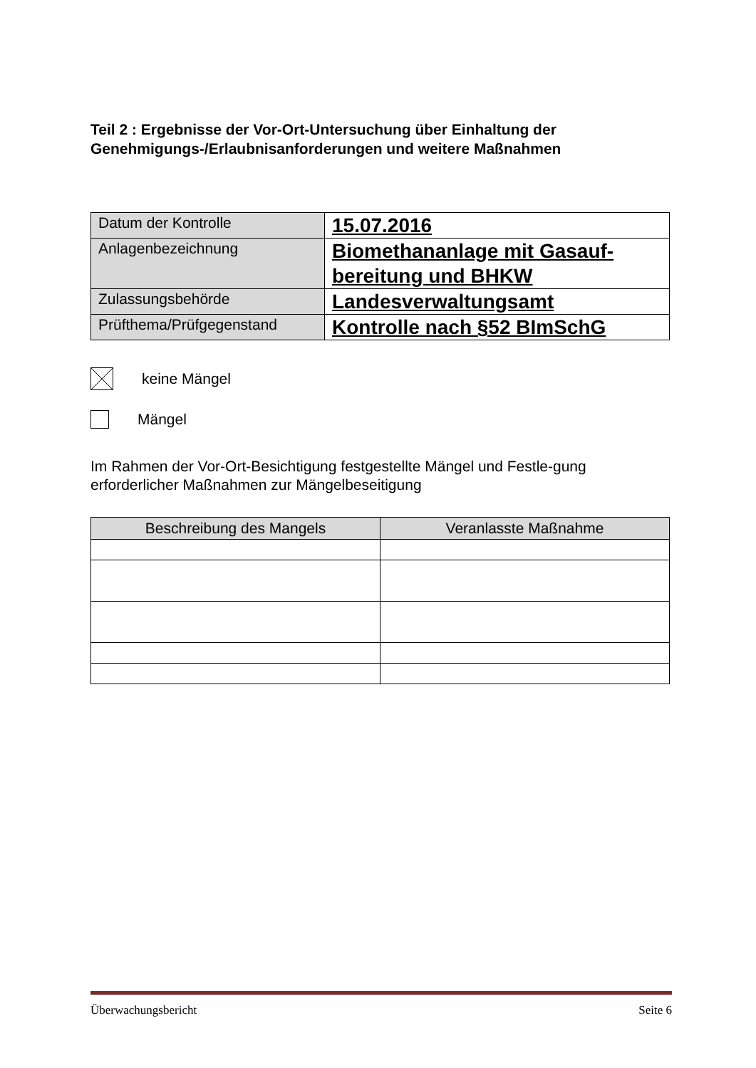Teil 2 : Ergebnisse der Vor-Ort-Untersuchung über Einhaltung der Genehmigungs-/Erlaubnisanforderungen und weitere Maßnahmen
| Datum der Kontrolle | 15.07.2016 |
| Anlagenbezeichnung | Biomethananlage mit Gasauf-bereitung und BHKW |
| Zulassungsbehörde | Landesverwaltungsamt |
| Prüfthema/Prüfgegenstand | Kontrolle nach §52 BImSchG |
keine Mängel
Mängel
Im Rahmen der Vor-Ort-Besichtigung festgestellte Mängel und Festle-gung erforderlicher Maßnahmen zur Mängelbeseitigung
| Beschreibung des Mangels | Veranlasste Maßnahme |
| --- | --- |
Überwachungsbericht Seite 6